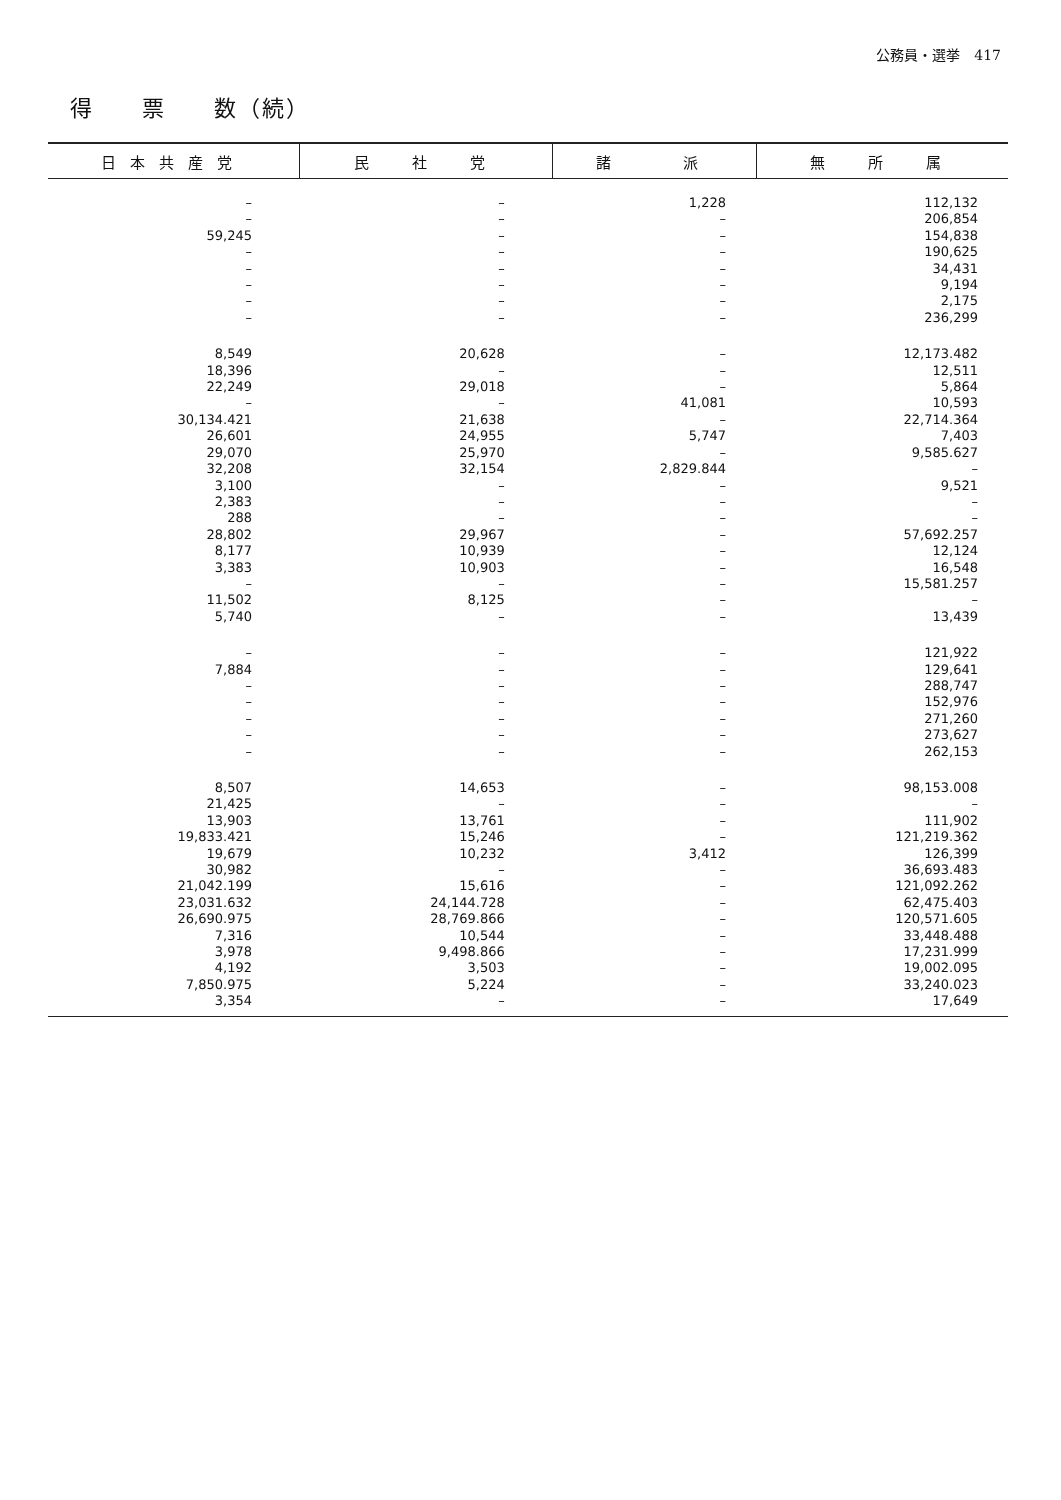公務員・選挙　417
得　　票　　数（続）
| 日本共産党 | 民 社 党 | 諸 派 | 無 所 属 |
| --- | --- | --- | --- |
| – – 59,245 – – – – – | – – – – – – – – | 1,228 – – – – – – – | 112,132 206,854 154,838 190,625 34,431 9,194 2,175 236,299 |
| 8,549 18,396 22,249 – 30,134.421 26,601 29,070 32,208 3,100 2,383 288 28,802 8,177 3,383 – 11,502 5,740 | 20,628 – 29,018 – 21,638 24,955 25,970 32,154 – – – 29,967 10,939 10,903 – 8,125 – | – – – 41,081 – 5,747 – 2,829.844 – – – – – – – – – | 12,173.482 12,511 5,864 10,593 22,714.364 7,403 9,585.627 – 9,521 – – 57,692.257 12,124 16,548 15,581.257 – 13,439 |
| – 7,884 – – – – – | – – – – – – – | – – – – – – – | 121,922 129,641 288,747 152,976 271,260 273,627 262,153 |
| 8,507 21,425 13,903 19,833.421 19,679 30,982 21,042.199 23,031.632 26,690.975 7,316 3,978 4,192 7,850.975 3,354 | 14,653 – 13,761 15,246 10,232 – 15,616 24,144.728 28,769.866 10,544 9,498.866 3,503 5,224 – | – – – – 3,412 – – – – – – – – – | 98,153.008 – 111,902 121,219.362 126,399 36,693.483 121,092.262 62,475.403 120,571.605 33,448.488 17,231.999 19,002.095 33,240.023 17,649 |